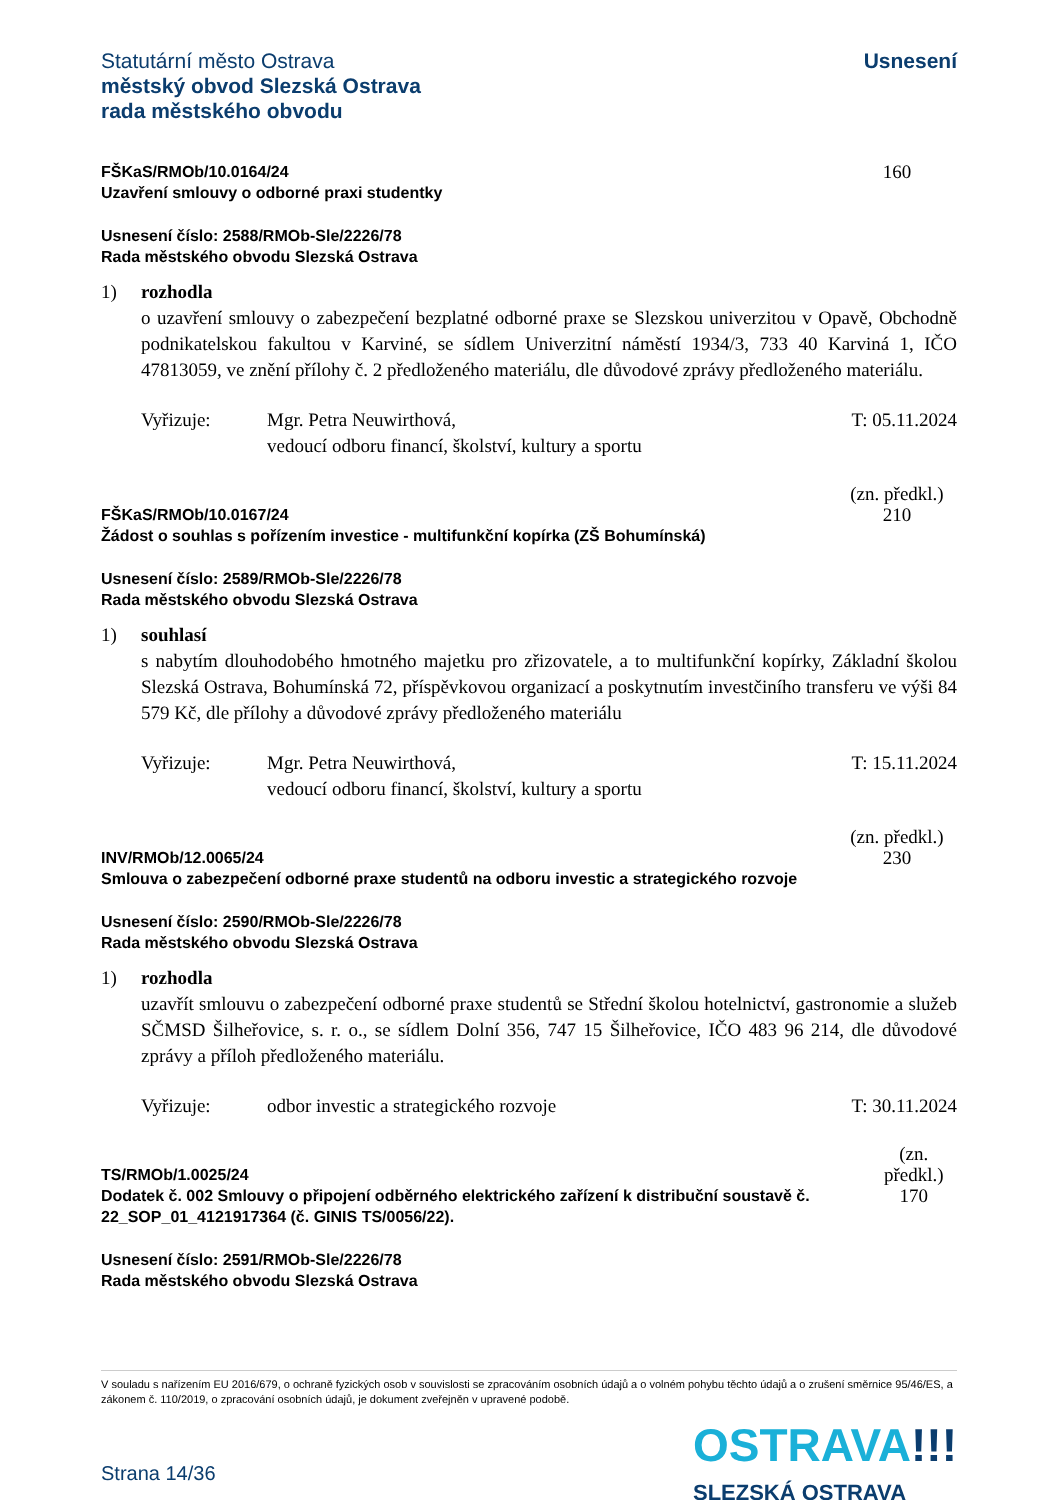Statutární město Ostrava
městský obvod Slezská Ostrava
rada městského obvodu
Usnesení
FŠKaS/RMOb/10.0164/24
Uzavření smlouvy o odborné praxi studentky
160
Usnesení číslo: 2588/RMOb-Sle/2226/78
Rada městského obvodu Slezská Ostrava
1) rozhodla
o uzavření smlouvy o zabezpečení bezplatné odborné praxe se Slezskou univerzitou v Opavě, Obchodně podnikatelskou fakultou v Karviné, se sídlem Univerzitní náměstí 1934/3, 733 40 Karviná 1, IČO 47813059, ve znění přílohy č. 2 předloženého materiálu, dle důvodové zprávy předloženého materiálu.
Vyřizuje: Mgr. Petra Neuwirthová,
vedoucí odboru financí, školství, kultury a sportu
T: 05.11.2024
FŠKaS/RMOb/10.0167/24
Žádost o souhlas s pořízením investice - multifunkční kopírka (ZŠ Bohumínská)
(zn. předkl.)
210
Usnesení číslo: 2589/RMOb-Sle/2226/78
Rada městského obvodu Slezská Ostrava
1) souhlasí
s nabytím dlouhodobého hmotného majetku pro zřizovatele, a to multifunkční kopírky, Základní školou Slezská Ostrava, Bohumínská 72, příspěvkovou organizací a poskytnutím investčiního transferu ve výši 84 579 Kč, dle přílohy a důvodové zprávy předloženého materiálu
Vyřizuje: Mgr. Petra Neuwirthová,
vedoucí odboru financí, školství, kultury a sportu
T: 15.11.2024
INV/RMOb/12.0065/24
Smlouva o zabezpečení odborné praxe studentů na odboru investic a strategického rozvoje
(zn. předkl.)
230
Usnesení číslo: 2590/RMOb-Sle/2226/78
Rada městského obvodu Slezská Ostrava
1) rozhodla
uzavřít smlouvu o zabezpečení odborné praxe studentů se Střední školou hotelnictví, gastronomie a služeb SČMSD Šilheřovice, s. r. o., se sídlem Dolní 356, 747 15 Šilheřovice, IČO 483 96 214, dle důvodové zprávy a příloh předloženého materiálu.
Vyřizuje: odbor investic a strategického rozvoje
T: 30.11.2024
TS/RMOb/1.0025/24
Dodatek č. 002 Smlouvy o připojení odběrného elektrického zařízení k distribuční soustavě č. 22_SOP_01_4121917364 (č. GINIS TS/0056/22).
(zn. předkl.)
170
Usnesení číslo: 2591/RMOb-Sle/2226/78
Rada městského obvodu Slezská Ostrava
V souladu s nařízením EU 2016/679, o ochraně fyzických osob v souvislosti se zpracováním osobních údajů a o volném pohybu těchto údajů a o zrušení směrnice 95/46/ES, a zákonem č. 110/2019, o zpracování osobních údajů, je dokument zveřejněn v upravené podobě.
Strana 14/36
OSTRAVA!!!
SLEZSKÁ OSTRAVA